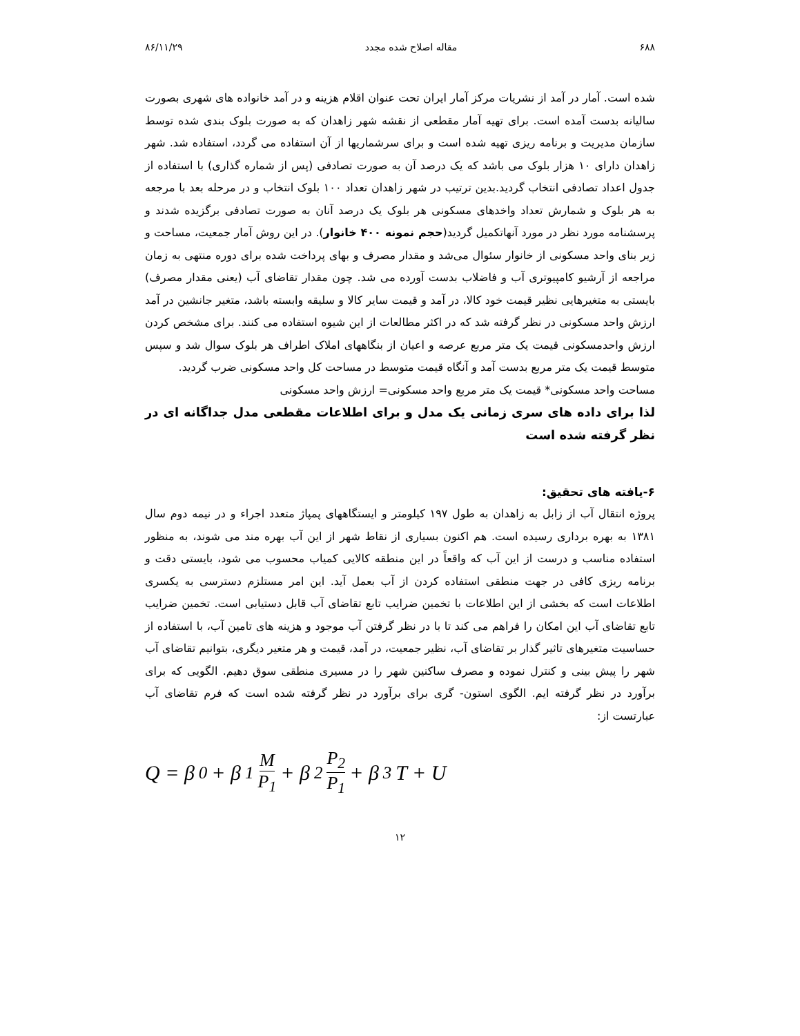۶۸۸ مقاله اصلاح شده مجدد ۸۶/۱۱/۲۹
شده است. آمار در آمد از نشریات مرکز آمار ایران تحت عنوان اقلام هزینه و در آمد خانواده های شهری بصورت سالیانه بدست آمده است. برای تهیه آمار مقطعی از نقشه شهر زاهدان که به صورت بلوک بندی شده توسط سازمان مدیریت و برنامه ریزی تهیه شده است و برای سرشماریها از آن استفاده می گردد، استفاده شد. شهر زاهدان دارای ۱۰ هزار بلوک می باشد که یک درصد آن به صورت تصادفی (پس از شماره گذاری) با استفاده از جدول اعداد تصادفی انتخاب گردید.بدین ترتیب در شهر زاهدان تعداد ۱۰۰ بلوک انتخاب و در مرحله بعد با مرجعه به هر بلوک و شمارش تعداد واخدهای مسکونی هر بلوک یک درصد آنان به صورت تصادفی برگزیده شدند و پرسشنامه مورد نظر در مورد آنهاتکمیل گردید(حجم نمونه ۴۰۰ خانوار). در این روش آمار جمعیت، مساحت و زیر بنای واحد مسکونی از خانوار سئوال می‌شد و مقدار مصرف و بهای پرداخت شده برای دوره منتهی به زمان مراجعه از آرشیو کامپیوتری آب و فاضلاب بدست آورده می شد. چون مقدار تقاضای آب (یعنی مقدار مصرف) بایستی به متغیرهایی نظیر قیمت خود کالا، در آمد و قیمت سایر کالا و سلیقه وابسته باشد، متغیر جانشین در آمد ارزش واحد مسکونی در نظر گرفته شد که در اکثر مطالعات از این شیوه استفاده می کنند. برای مشخص کردن ارزش واحدمسکونی قیمت یک متر مربع عرصه و اعیان از بنگاههای املاک اطراف هر بلوک سوال شد و سپس متوسط قیمت یک متر مربع بدست آمد و آنگاه قیمت متوسط در مساحت کل واحد مسکونی ضرب گردید.
مساحت واحد مسکونی* قیمت یک متر مربع واحد مسکونی= ارزش واحد مسکونی
لذا برای داده های سری زمانی یک مدل و برای اطلاعات مقطعی مدل جداگانه ای در نظر گرفته شده است
۶-یافته های تحقیق:
پروژه انتقال آب از زابل به زاهدان به طول ۱۹۷ کیلومتر و ایستگاههای پمپاژ متعدد اجراء و در نیمه دوم سال ۱۳۸۱ به بهره برداری رسیده است. هم اکنون بسیاری از نقاط شهر از این آب بهره مند می شوند، به منظور استفاده مناسب و درست از این آب که واقعاً در این منطقه کالایی کمیاب محسوب می شود، بایستی دقت و برنامه ریزی کافی در جهت منطقی استفاده کردن از آب بعمل آید. این امر مستلزم دسترسی به یکسری اطلاعات است که بخشی از این اطلاعات با تخمین ضرایب تابع تقاضای آب قابل دستیابی است. تخمین ضرایب تابع تقاضای آب این امکان را فراهم می کند تا با در نظر گرفتن آب موجود و هزینه های تامین آب، با استفاده از حساسیت متغیرهای تاثیر گذار بر تقاضای آب، نظیر جمعیت، در آمد، قیمت و هر متغیر دیگری، بتوانیم تقاضای آب شهر را پیش بینی و کنترل نموده و مصرف ساکنین شهر را در مسیری منطقی سوق دهیم. الگویی که برای برآورد در نظر گرفته ایم. الگوی استون- گری برای برآورد در نظر گرفته شده است که فرم تقاضای آب عبارتست از:
Q = β<sub>0</sub> + β<sub>1</sub> M P<sub>1</sub> + β<sub>2</sub> P<sub>2</sub> P<sub>1</sub> + β<sub>3</sub>T + U
۱۲